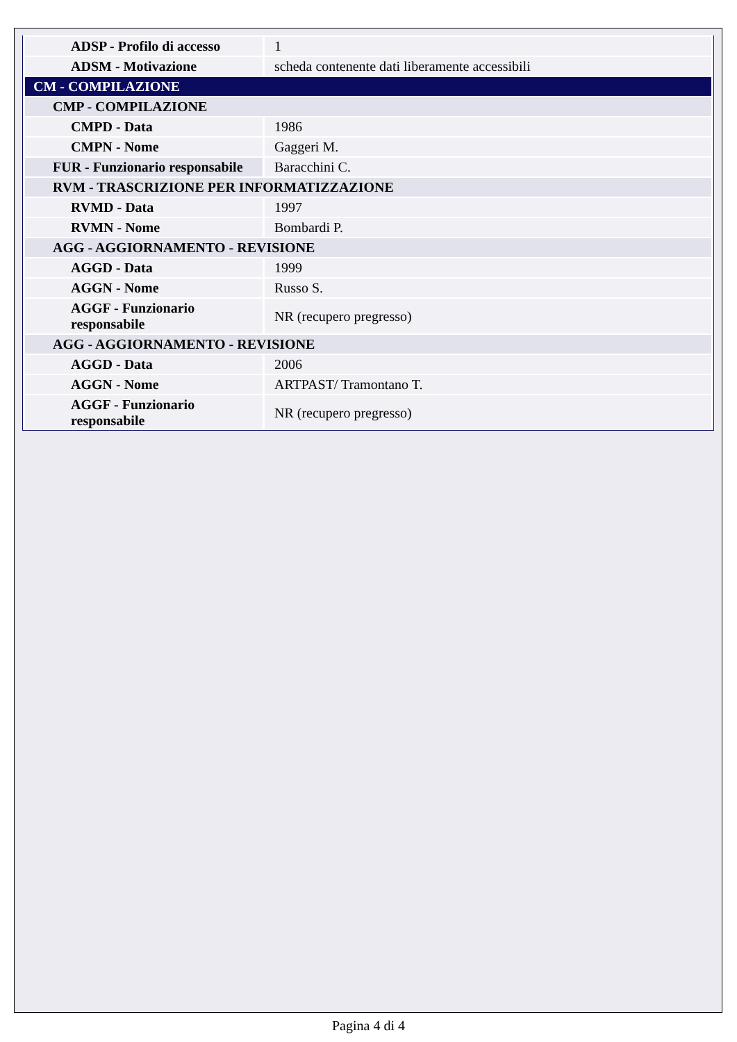| ADSP - Profilo di accesso | 1 |
| ADSM - Motivazione | scheda contenente dati liberamente accessibili |
| CM - COMPILAZIONE | |
| CMP - COMPILAZIONE | |
| CMPD - Data | 1986 |
| CMPN - Nome | Gaggeri M. |
| FUR - Funzionario responsabile | Baracchini C. |
| RVM - TRASCRIZIONE PER INFORMATIZZAZIONE | |
| RVMD - Data | 1997 |
| RVMN - Nome | Bombardi P. |
| AGG - AGGIORNAMENTO - REVISIONE | |
| AGGD - Data | 1999 |
| AGGN - Nome | Russo S. |
| AGGF - Funzionario responsabile | NR (recupero pregresso) |
| AGG - AGGIORNAMENTO - REVISIONE | |
| AGGD - Data | 2006 |
| AGGN - Nome | ARTPAST/ Tramontano T. |
| AGGF - Funzionario responsabile | NR (recupero pregresso) |
Pagina 4 di 4